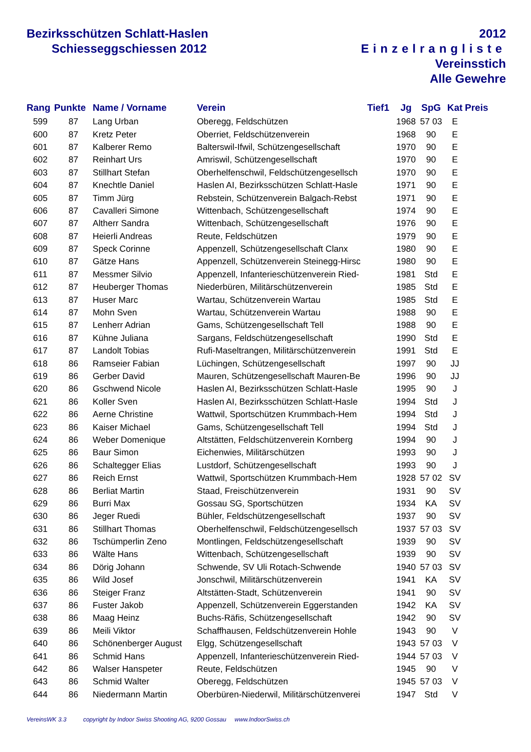Bezirksschützen Schlatt-Haslen
Schiesseggschiessen 2012
2012
Einzelrangliste
Vereinsstich
Alle Gewehre
| Rang | Punkte | Name / Vorname | Verein | Tief1 | Jg | SpG | Kat | Preis |
| --- | --- | --- | --- | --- | --- | --- | --- | --- |
| 599 | 87 | Lang Urban | Oberegg, Feldschützen | | 1968 | 57 03 | E | |
| 600 | 87 | Kretz Peter | Oberriet, Feldschützenverein | | 1968 | 90 | E | |
| 601 | 87 | Kalberer Remo | Balterswil-Ifwil, Schützengesellschaft | | 1970 | 90 | E | |
| 602 | 87 | Reinhart Urs | Amriswil, Schützengesellschaft | | 1970 | 90 | E | |
| 603 | 87 | Stillhart Stefan | Oberhelfenschwil, Feldschützengesellsch | | 1970 | 90 | E | |
| 604 | 87 | Knechtle Daniel | Haslen AI, Bezirksschützen Schlatt-Hasle | | 1971 | 90 | E | |
| 605 | 87 | Timm Jürg | Rebstein, Schützenverein Balgach-Rebst | | 1971 | 90 | E | |
| 606 | 87 | Cavalleri Simone | Wittenbach, Schützengesellschaft | | 1974 | 90 | E | |
| 607 | 87 | Altherr Sandra | Wittenbach, Schützengesellschaft | | 1976 | 90 | E | |
| 608 | 87 | Heierli Andreas | Reute, Feldschützen | | 1979 | 90 | E | |
| 609 | 87 | Speck Corinne | Appenzell, Schützengesellschaft Clanx | | 1980 | 90 | E | |
| 610 | 87 | Gätze Hans | Appenzell, Schützenverein Steinegg-Hirsc | | 1980 | 90 | E | |
| 611 | 87 | Messmer Silvio | Appenzell, Infanterieschützenverein Ried- | | 1981 | Std | E | |
| 612 | 87 | Heuberger Thomas | Niederbüren, Militärschützenverein | | 1985 | Std | E | |
| 613 | 87 | Huser Marc | Wartau, Schützenverein Wartau | | 1985 | Std | E | |
| 614 | 87 | Mohn Sven | Wartau, Schützenverein Wartau | | 1988 | 90 | E | |
| 615 | 87 | Lenherr Adrian | Gams, Schützengesellschaft Tell | | 1988 | 90 | E | |
| 616 | 87 | Kühne Juliana | Sargans, Feldschützengesellschaft | | 1990 | Std | E | |
| 617 | 87 | Landolt Tobias | Rufi-Maseltrangen, Militärschützenverein | | 1991 | Std | E | |
| 618 | 86 | Ramseier Fabian | Lüchingen, Schützengesellschaft | | 1997 | 90 | JJ | |
| 619 | 86 | Gerber David | Mauren, Schützengesellschaft Mauren-Be | | 1996 | 90 | JJ | |
| 620 | 86 | Gschwend Nicole | Haslen AI, Bezirksschützen Schlatt-Hasle | | 1995 | 90 | J | |
| 621 | 86 | Koller Sven | Haslen AI, Bezirksschützen Schlatt-Hasle | | 1994 | Std | J | |
| 622 | 86 | Aerne Christine | Wattwil, Sportschützen Krummbach-Hem | | 1994 | Std | J | |
| 623 | 86 | Kaiser Michael | Gams, Schützengesellschaft Tell | | 1994 | Std | J | |
| 624 | 86 | Weber Domenique | Altstätten, Feldschützenverein Kornberg | | 1994 | 90 | J | |
| 625 | 86 | Baur Simon | Eichenwies, Militärschützen | | 1993 | 90 | J | |
| 626 | 86 | Schaltegger Elias | Lustdorf, Schützengesellschaft | | 1993 | 90 | J | |
| 627 | 86 | Reich Ernst | Wattwil, Sportschützen Krummbach-Hem | | 1928 | 57 02 | SV | |
| 628 | 86 | Berliat Martin | Staad, Freischützenverein | | 1931 | 90 | SV | |
| 629 | 86 | Burri Max | Gossau SG, Sportschützen | | 1934 | KA | SV | |
| 630 | 86 | Jeger Ruedi | Bühler, Feldschützengesellschaft | | 1937 | 90 | SV | |
| 631 | 86 | Stillhart Thomas | Oberhelfenschwil, Feldschützengesellsch | | 1937 | 57 03 | SV | |
| 632 | 86 | Tschümperlin Zeno | Montlingen, Feldschützengesellschaft | | 1939 | 90 | SV | |
| 633 | 86 | Wälte Hans | Wittenbach, Schützengesellschaft | | 1939 | 90 | SV | |
| 634 | 86 | Dörig Johann | Schwende, SV Uli Rotach-Schwende | | 1940 | 57 03 | SV | |
| 635 | 86 | Wild Josef | Jonschwil, Militärschützenverein | | 1941 | KA | SV | |
| 636 | 86 | Steiger Franz | Altstätten-Stadt, Schützenverein | | 1941 | 90 | SV | |
| 637 | 86 | Fuster Jakob | Appenzell, Schützenverein Eggerstanden | | 1942 | KA | SV | |
| 638 | 86 | Maag Heinz | Buchs-Räfis, Schützengesellschaft | | 1942 | 90 | SV | |
| 639 | 86 | Meili Viktor | Schaffhausen, Feldschützenverein Hohle | | 1943 | 90 | V | |
| 640 | 86 | Schönenberger August | Elgg, Schützengesellschaft | | 1943 | 57 03 | V | |
| 641 | 86 | Schmid Hans | Appenzell, Infanterieschützenverein Ried- | | 1944 | 57 03 | V | |
| 642 | 86 | Walser Hanspeter | Reute, Feldschützen | | 1945 | 90 | V | |
| 643 | 86 | Schmid Walter | Oberegg, Feldschützen | | 1945 | 57 03 | V | |
| 644 | 86 | Niedermann Martin | Oberbüren-Niederwil, Militärschützenverei | | 1947 | Std | V | |
VereinsWK 3.3 copyright by Indoor Swiss Shooting AG, 9200 Gossau www.IndoorSwiss.ch